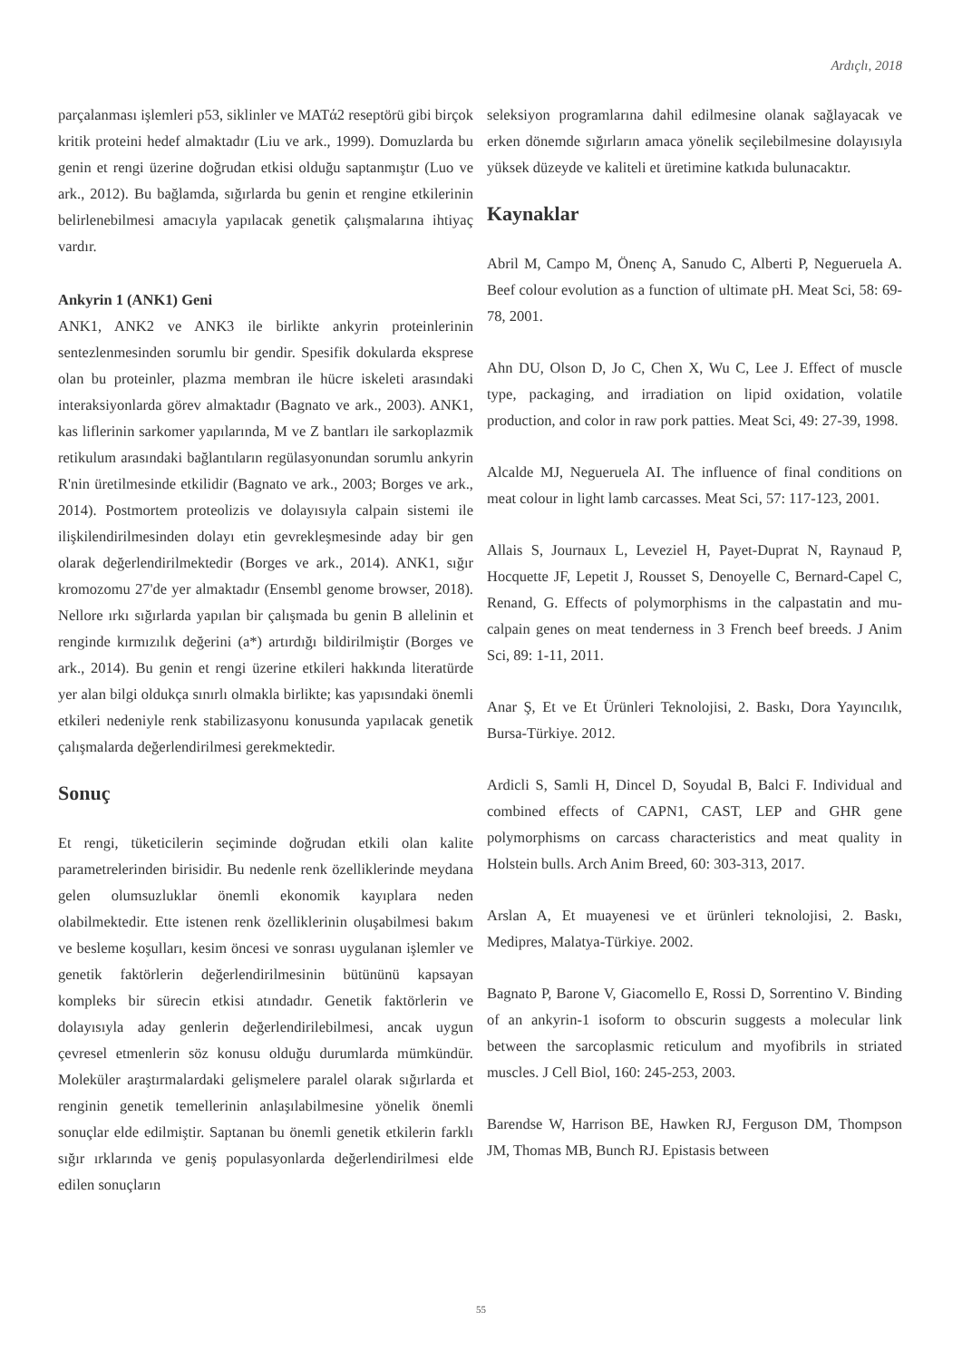Ardıçlı, 2018
parçalanması işlemleri p53, siklinler ve MATά2 reseptörü gibi birçok kritik proteini hedef almaktadır (Liu ve ark., 1999). Domuzlarda bu genin et rengi üzerine doğrudan etkisi olduğu saptanmıştır (Luo ve ark., 2012). Bu bağlamda, sığırlarda bu genin et rengine etkilerinin belirlenebilmesi amacıyla yapılacak genetik çalışmalarına ihtiyaç vardır.
Ankyrin 1 (ANK1) Geni
ANK1, ANK2 ve ANK3 ile birlikte ankyrin proteinlerinin sentezlenmesinden sorumlu bir gendir. Spesifik dokularda eksprese olan bu proteinler, plazma membran ile hücre iskeleti arasındaki interaksiyonlarda görev almaktadır (Bagnato ve ark., 2003). ANK1, kas liflerinin sarkomer yapılarında, M ve Z bantları ile sarkoplazmik retikulum arasındaki bağlantıların regülasyonundan sorumlu ankyrin R'nin üretilmesinde etkilidir (Bagnato ve ark., 2003; Borges ve ark., 2014). Postmortem proteolizis ve dolayısıyla calpain sistemi ile ilişkilendirilmesinden dolayı etin gevrekleşmesinde aday bir gen olarak değerlendirilmektedir (Borges ve ark., 2014). ANK1, sığır kromozomu 27'de yer almaktadır (Ensembl genome browser, 2018). Nellore ırkı sığırlarda yapılan bir çalışmada bu genin B allelinin et renginde kırmızılık değerini (a*) artırdığı bildirilmiştir (Borges ve ark., 2014). Bu genin et rengi üzerine etkileri hakkında literatürde yer alan bilgi oldukça sınırlı olmakla birlikte; kas yapısındaki önemli etkileri nedeniyle renk stabilizasyonu konusunda yapılacak genetik çalışmalarda değerlendirilmesi gerekmektedir.
Sonuç
Et rengi, tüketicilerin seçiminde doğrudan etkili olan kalite parametrelerinden birisidir. Bu nedenle renk özelliklerinde meydana gelen olumsuzluklar önemli ekonomik kayıplara neden olabilmektedir. Ette istenen renk özelliklerinin oluşabilmesi bakım ve besleme koşulları, kesim öncesi ve sonrası uygulanan işlemler ve genetik faktörlerin değerlendirilmesinin bütününü kapsayan kompleks bir sürecin etkisi atındadır. Genetik faktörlerin ve dolayısıyla aday genlerin değerlendirilebilmesi, ancak uygun çevresel etmenlerin söz konusu olduğu durumlarda mümkündür. Moleküler araştırmalardaki gelişmelere paralel olarak sığırlarda et renginin genetik temellerinin anlaşılabilmesine yönelik önemli sonuçlar elde edilmiştir. Saptanan bu önemli genetik etkilerin farklı sığır ırklarında ve geniş populasyonlarda değerlendirilmesi elde edilen sonuçların
seleksiyon programlarına dahil edilmesine olanak sağlayacak ve erken dönemde sığırların amaca yönelik seçilebilmesine dolayısıyla yüksek düzeyde ve kaliteli et üretimine katkıda bulunacaktır.
Kaynaklar
Abril M, Campo M, Önenç A, Sanudo C, Alberti P, Negueruela A. Beef colour evolution as a function of ultimate pH. Meat Sci, 58: 69-78, 2001.
Ahn DU, Olson D, Jo C, Chen X, Wu C, Lee J. Effect of muscle type, packaging, and irradiation on lipid oxidation, volatile production, and color in raw pork patties. Meat Sci, 49: 27-39, 1998.
Alcalde MJ, Negueruela AI. The influence of final conditions on meat colour in light lamb carcasses. Meat Sci, 57: 117-123, 2001.
Allais S, Journaux L, Leveziel H, Payet-Duprat N, Raynaud P, Hocquette JF, Lepetit J, Rousset S, Denoyelle C, Bernard-Capel C, Renand, G. Effects of polymorphisms in the calpastatin and mu-calpain genes on meat tenderness in 3 French beef breeds. J Anim Sci, 89: 1-11, 2011.
Anar Ş, Et ve Et Ürünleri Teknolojisi, 2. Baskı, Dora Yayıncılık, Bursa-Türkiye. 2012.
Ardicli S, Samli H, Dincel D, Soyudal B, Balci F. Individual and combined effects of CAPN1, CAST, LEP and GHR gene polymorphisms on carcass characteristics and meat quality in Holstein bulls. Arch Anim Breed, 60: 303-313, 2017.
Arslan A, Et muayenesi ve et ürünleri teknolojisi, 2. Baskı, Medipres, Malatya-Türkiye. 2002.
Bagnato P, Barone V, Giacomello E, Rossi D, Sorrentino V. Binding of an ankyrin-1 isoform to obscurin suggests a molecular link between the sarcoplasmic reticulum and myofibrils in striated muscles. J Cell Biol, 160: 245-253, 2003.
Barendse W, Harrison BE, Hawken RJ, Ferguson DM, Thompson JM, Thomas MB, Bunch RJ. Epistasis between
55